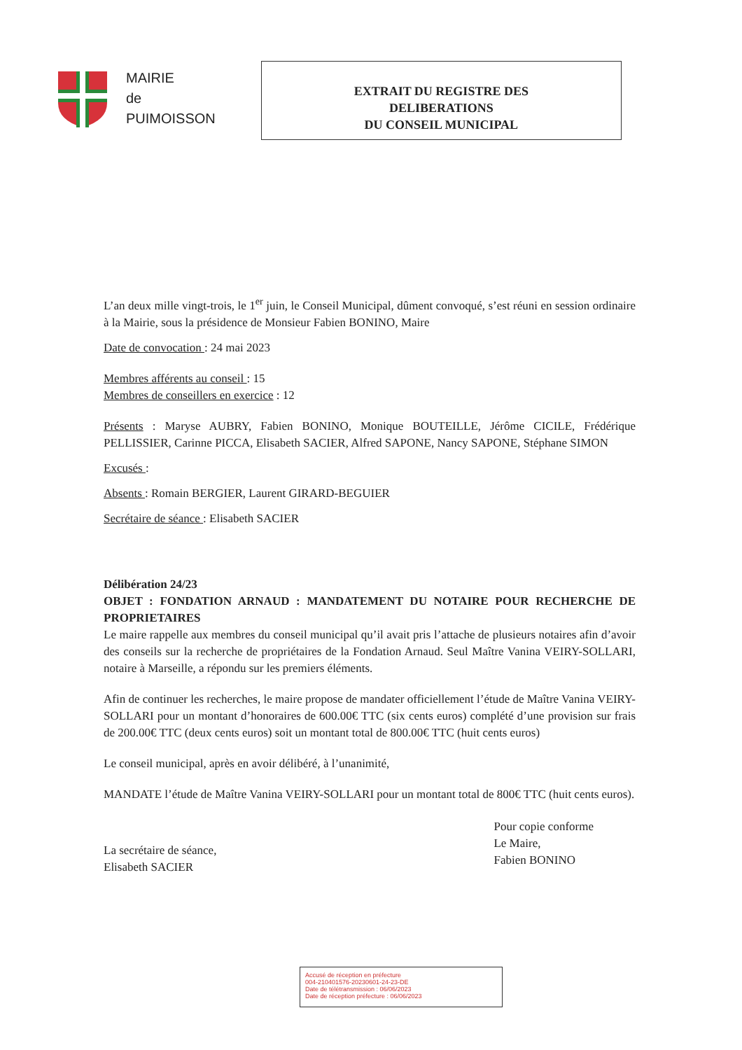MAIRIE
de
PUIMOISSON
EXTRAIT DU REGISTRE DES
DELIBERATIONS
DU CONSEIL MUNICIPAL
L’an deux mille vingt-trois, le 1<sup>er</sup> juin, le Conseil Municipal, dûment convoqué, s’est réuni en session ordinaire à la Mairie, sous la présidence de Monsieur Fabien BONINO, Maire
Date de convocation : 24 mai 2023
Membres afférents au conseil : 15
Membres de conseillers en exercice : 12
Présents : Maryse AUBRY, Fabien BONINO, Monique BOUTEILLE, Jérôme CICILE, Frédérique PELLISSIER, Carinne PICCA, Elisabeth SACIER, Alfred SAPONE, Nancy SAPONE, Stéphane SIMON
Excusés :
Absents : Romain BERGIER, Laurent GIRARD-BEGUIER
Secrétaire de séance : Elisabeth SACIER
Délibération 24/23
OBJET : FONDATION ARNAUD : MANDATEMENT DU NOTAIRE POUR RECHERCHE DE PROPRIETAIRES
Le maire rappelle aux membres du conseil municipal qu’il avait pris l’attache de plusieurs notaires afin d’avoir des conseils sur la recherche de propriétaires de la Fondation Arnaud. Seul Maître Vanina VEIRY-SOLLARI, notaire à Marseille, a répondu sur les premiers éléments.
Afin de continuer les recherches, le maire propose de mandater officiellement l’étude de Maître Vanina VEIRY-SOLLARI pour un montant d’honoraires de 600.00€ TTC (six cents euros) complété d’une provision sur frais de 200.00€ TTC (deux cents euros) soit un montant total de 800.00€ TTC (huit cents euros)
Le conseil municipal, après en avoir délibéré, à l’unanimité,
MANDATE l’étude de Maître Vanina VEIRY-SOLLARI pour un montant total de 800€ TTC (huit cents euros).
La secrétaire de séance,
Elisabeth SACIER
Pour copie conforme
Le Maire,
Fabien BONINO
Accusé de réception en préfecture
004-210401576-20230601-24-23-DE
Date de télétransmission : 06/06/2023
Date de réception préfecture : 06/06/2023